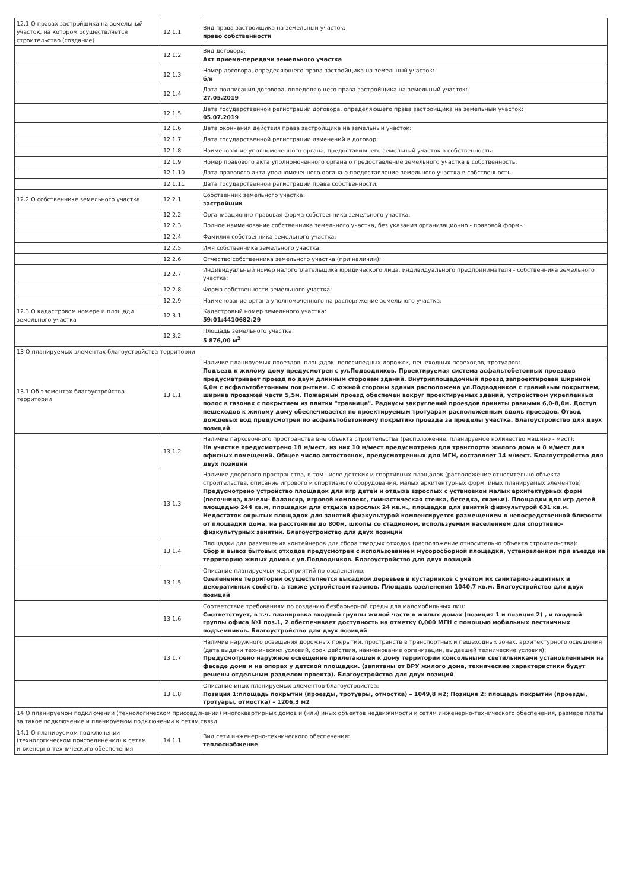| 12.1 О правах застройщика на земельный участок, на котором осуществляется строительство (создание) | 12.1.1 | Вид права застройщика на земельный участок: право собственности |
| | 12.1.2 | Вид договора: Акт приема-передачи земельного участка |
| | 12.1.3 | Номер договора, определяющего права застройщика на земельный участок: б/н |
| | 12.1.4 | Дата подписания договора, определяющего права застройщика на земельный участок: 27.05.2019 |
| | 12.1.5 | Дата государственной регистрации договора, определяющего права застройщика на земельный участок: 05.07.2019 |
| | 12.1.6 | Дата окончания действия права застройщика на земельный участок: |
| | 12.1.7 | Дата государственной регистрации изменений в договор: |
| | 12.1.8 | Наименование уполномоченного органа, предоставившего земельный участок в собственность: |
| | 12.1.9 | Номер правового акта уполномоченного органа о предоставление земельного участка в собственность: |
| | 12.1.10 | Дата правового акта уполномоченного органа о предоставление земельного участка в собственность: |
| | 12.1.11 | Дата государственной регистрации права собственности: |
| 12.2 О собственнике земельного участка | 12.2.1 | Собственник земельного участка: застройщик |
| | 12.2.2 | Организационно-правовая форма собственника земельного участка: |
| | 12.2.3 | Полное наименование собственника земельного участка, без указания организационно - правовой формы: |
| | 12.2.4 | Фамилия собственника земельного участка: |
| | 12.2.5 | Имя собственника земельного участка: |
| | 12.2.6 | Отчество собственника земельного участка (при наличии): |
| | 12.2.7 | Индивидуальный номер налогоплательщика юридического лица, индивидуального предпринимателя - собственника земельного участка: |
| | 12.2.8 | Форма собственности земельного участка: |
| | 12.2.9 | Наименование органа уполномоченного на распоряжение земельного участка: |
| 12.3 О кадастровом номере и площади земельного участка | 12.3.1 | Кадастровый номер земельного участка: 59:01:4410682:29 |
| | 12.3.2 | Площадь земельного участка: 5 876,00 м<sup>2</sup> |
| 13 О планируемых элементах благоустройства территории | | |
| 13.1 Об элементах благоустройства территории | 13.1.1 | Наличие планируемых проездов, площадок, велосипедных дорожек, пешеходных переходов, тротуаров: Подъезд к жилому дому предусмотрен с ул.Подводников. Проектируемая система асфальтобетонных проездов предусматривает проезд по двум длинным сторонам зданий. Внутриплощадочный проезд запроектирован шириной 6,0м с асфальтобетонным покрытием. С южной стороны здания расположена ул.Подводников с гравийным покрытием, ширина проезжей части 5,5м. Пожарный проезд обеспечен вокруг проектируемых зданий, устройством укрепленных полос в газонах с покрытием из плитки "травница". Радиусы закруглений проездов приняты равными 6,0-8,0м. Доступ пешеходов к жилому дому обеспечивается по проектируемым тротуарам расположенным вдоль проездов. Отвод дождевых вод предусмотрен по асфальтобетонному покрытию проезда за пределы участка. Благоустройство для двух позиций |
| | 13.1.2 | Наличие парковочного пространства вне объекта строительства (расположение, планируемое количество машино - мест): На участке предусмотрено 18 м/мест, из них 10 м/мест предусмотрено для транспорта жилого дома и 8 м/мест для офисных помещений. Общее число автостоянок, предусмотренных для МГН, составляет 14 м/мест. Благоустройство для двух позиций |
| | 13.1.3 | Наличие дворового пространства, в том числе детских и спортивных площадок (расположение относительно объекта строительства, описание игрового и спортивного оборудования, малых архитектурных форм, иных планируемых элементов): Предусмотрено устройство площадок для игр детей и отдыха взрослых с установкой малых архитектурных форм (песочница, качели- балансир, игровой комплекс, гимнастическая стенка, беседка, скамьи). Площадки для игр детей площадью 244 кв.м, площадки для отдыха взрослых 24 кв.м., площадка для занятий физкультурой 631 кв.м. Недостаток окрытых площадок для занятий физкультурой компенсируется размещением в непосредственной близости от площадки дома, на расстоянии до 800м, школы со стадионом, используемым населением для спортивно-физкультурных занятий. Благоустройство для двух позиций |
| | 13.1.4 | Площадки для размещения контейнеров для сбора твердых отходов (расположение относительно объекта строительства): Сбор и вывоз бытовых отходов предусмотрен с использованием мусоросборной площадки, установленной при въезде на территорию жилых домов с ул.Подводников. Благоустройство для двух позиций |
| | 13.1.5 | Описание планируемых мероприятий по озеленению: Озеленение территории осуществляется высадкой деревьев и кустарников с учётом их санитарно-защитных и декоративных свойств, а также устройством газонов. Площадь озеленения 1040,7 кв.м. Благоустройство для двух позиций |
| | 13.1.6 | Соответствие требованиям по созданию безбарьерной среды для маломобильных лиц: Соответствует, в т.ч. планировка входной группы жилой части в жилых домах (позиция 1 и позиция 2) , и входной группы офиса №1 поз.1, 2 обеспечивает доступность на отметку 0,000 МГН с помощью мобильных лестничных подъемников. Благоустройство для двух позиций |
| | 13.1.7 | Наличие наружного освещения дорожных покрытий, пространств в транспортных и пешеходных зонах, архитектурного освещения (дата выдачи технических условий, срок действия, наименование организации, выдавшей технические условия): Предусмотрено наружное освещение прилегающей к дому территории консольными светильниками установленными на фасаде дома и на опорах у детской площадки. (запитаны от ВРУ жилого дома, технические характеристики будут решены отдельным разделом проекта). Благоустройство для двух позиций |
| | 13.1.8 | Описание иных планируемых элементов благоустройства: Позиция 1:площадь покрытий (проезды, тротуары, отмостка) – 1049,8 м2; Позиция 2: площадь покрытий (проезды, тротуары, отмостка) – 1206,3 м2 |
| 14 О планируемом подключении (технологическом присоединении) многоквартирных домов и (или) иных объектов недвижимости к сетям инженерно-технического обеспечения, размере платы за такое подключение и планируемом подключении к сетям связи | | |
| 14.1 О планируемом подключении (технологическом присоединении) к сетям инженерно-технического обеспечения | 14.1.1 | Вид сети инженерно-технического обеспечения: теплоснабжение |